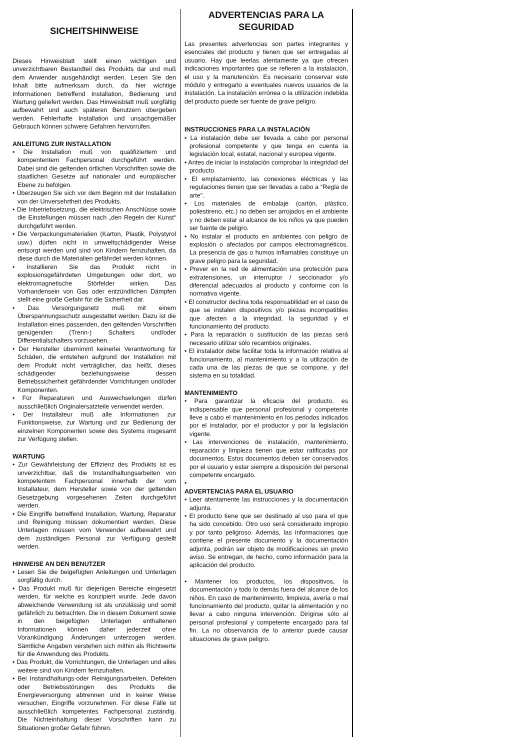SICHEITSHINWEISE
Dieses Hinweisblatt stellt einen wichtigen und unverzichtbaren Bestandteil des Produkts dar und muß dem Anwender ausgehändigt werden. Lesen Sie den Inhalt bitte aufmerksam durch, da hier wichtige Informationen betreffend Installation, Bedienung und Wartung geliefert werden. Das Hinweisblatt muß sorgfältig aufbewahrt und auch späteren Benutzern übergeben werden. Fehlerhafte Installation und unsachgemäßer Gebrauch können schwere Gefahren hervorrufen.
ANLEITUNG ZUR INSTALLATION
• Die Installation muß von qualifiziertem und kompententem Fachpersonal durchgeführt werden. Dabei sind die geltenden örtlichen Vorschriften sowie die staatlichen Gesetze auf nationaler und europäischer Ebene zu befolgen.
• Überzeugen Sie sich vor dem Beginn mit der Installation von der Unversehrtheit des Produkts.
• Die Inbetriebsetzung, die elektrischen Anschlüsse sowie die Einstellungen müssen nach „den Regeln der Kunst“ durchgeführt werden.
• Die Verpackungsmaterialien (Karton, Plastik, Polystyrol usw.) dürfen nicht in umweltschädigender Weise entsorgt werden und sind von Kindern fernzuhalten, da diese durch die Materialien gefährdet werden können.
• Installieren Sie das Produkt nicht in explosionsgefährdeten Umgebungen oder dort, wo elektromagnetische Störfelder wirken. Das Vorhandensein von Gas oder entzündlichen Dämpfen stellt eine große Gefahr für die Sicherheit dar.
• Das Versorgungsnetz muß mit einem Überspannungsschutz ausgestattet werden. Dazu ist die Installation eines passenden, den geltenden Vorschriften genügenden (Trenn-) Schalters und/oder Differentialschalters vorzusehen.
• Der Hersteller übernimmt keinerlei Verantwortung für Schäden, die entstehen aufgrund der Installation mit dem Produkt nicht verträglicher, das heißt, dieses schädigender beziehungsweise dessen Betriebssicherheit gefährdender Vorrichtungen und/oder Komponenten.
• Für Reparaturen und Auswechselungen dürfen ausschließlich Originalersatzteile verwendet werden.
• Der Installateur muß alle Informationen zur Funktionsweise, zur Wartung und zur Bedienung der einzelnen Komponenten sowie des Systems insgesamt zur Verfügung stellen.
WARTUNG
• Zur Gewährleistung der Effizienz des Produkts ist es unverzichtbar, daß die Instandhaltungsarbeiten von kompetentem Fachpersonal innerhalb der vom Installateur, dem Hersteller sowie von der geltenden Gesetzgebung vorgesehenen Zeiten durchgeführt werden.
• Die Eingriffe betreffend Installation, Wartung, Reparatur und Reinigung müssen dokumentiert werden. Diese Unterlagen müssen vom Verwender aufbewahrt und dem zuständigen Personal zur Verfügung gestellt werden.
HINWEISE AN DEN BENUTZER
• Lesen Sie die beigefügten Anleitungen und Unterlagen sorgfältig durch.
• Das Produkt muß für diejenigen Bereiche eingesetzt werden, für welche es konzipiert wurde. Jede davon abweichende Verwendung ist als unzulässig und somit gefährlich zu betrachten. Die in diesem Dokument sowie in den beigefügten Unterlagen enthaltenen Informationen können daher jederzeit ohne Vorankündigung Änderungen unterzogen werden. Sämtliche Angaben verstehen sich mithin als Richtwerte für die Anwendung des Produkts.
• Das Produkt, die Vorrichtungen, die Unterlagen und alles weitere sind von Kindern fernzuhalten.
• Bei Instandhaltungs-oder Reinigungsarbeiten, Defekten oder Betriebsstörungen des Produkts die Energieversorgung abtrennen und in keiner Weise versuchen, Eingriffe vorzunehmen. Für diese Fälle ist ausschließlich kompetentes Fachpersonal zuständig. Die Nichteinhaltung dieser Vorschriften kann zu Situationen großer Gefahr führen.
ADVERTENCIAS PARA LA SEGURIDAD
Las presentes advertencias son partes integrantes y esenciales del producto y tienen que ser entregadas al usuario. Hay que leerlas atentamente ya que ofrecen indicaciones importantes que se refieren a la instalación, el uso y la manutención. Es necesario conservar este módulo y entregarlo a eventuales nuevos usuarios de la instalación. La instalación errónea o la utilización indebida del producto puede ser fuente de grave peligro.
INSTRUCCIONES PARA LA INSTALACIÓN
• La instalación debe ser llevada a cabo por personal profesional competente y que tenga en cuenta la legislación local, estatal, nacional y europea vigente.
• Antes de iniciar la instalación comprobar la integridad del producto.
• El emplazamiento, las conexiones eléctricas y las regulaciones tienen que ser llevadas a cabo a “Regla de arte”.
• Los materiales de embalaje (cartón, plástico, poliestireno, etc.) no deben ser arrojados en el ambiente y no deben estar al alcance de los niños ya que pueden ser fuente de peligro.
• No instalar el producto en ambientes con peligro de explosión o afectados por campos electromagnéticos. La presencia de gas o humos inflamables constituye un grave peligro para la seguridad.
• Prever en la red de alimentación una protección para extratensiones, un interruptor / seccionador y/o diferencial adecuados al producto y conforme con la normativa vigente.
• El constructor declina toda responsabilidad en el caso de que se instalen dispositivos y/o piezas incompatibles que afecten a la integridad, la seguridad y el funcionamiento del producto.
• Para la reparación o sustitución de las piezas será necesario utilizar sólo recambios originales.
• El instalador debe facilitar toda la información relativa al funcionamiento, al mantenimiento y a la utilización de cada una de las piezas de que se compone, y del sistema en su totalidad.
MANTENIMIENTO
• Para garantizar la eficacia del producto, es indispensable que personal profesional y competente lleve a cabo el mantenimiento en los periodos indicados por el instalador, por el productor y por la legislación vigente.
• Las intervenciones de instalación, mantenimiento, reparación y limpieza tienen que estar ratificadas por documentos. Estos documentos deben ser conservados por el usuario y estar siempre a disposición del personal competente encargado.
•
ADVERTENCIAS PARA EL USUARIO
• Leer atentamente las instrucciones y la documentación adjunta.
• El producto tiene que ser destinado al uso para el que ha sido concebido. Otro uso será considerado impropio y por tanto peligroso. Además, las informaciones que contiene el presente documento y la documentación adjunta, podrán ser objeto de modificaciones sin previo aviso. Se entregan, de hecho, como información para la aplicación del producto.
• Mantener los productos, los dispositivos, la documentación y todo lo demás fuera del alcance de los niños. En caso de mantenimiento, limpieza, avería o mal funcionamiento del producto, quitar la alimentación y no llevar a cabo ninguna intervención. Dirigirse sólo al personal profesional y competente encargado para tal fin. La no observancia de lo anterior puede causar situaciones de grave peligro.